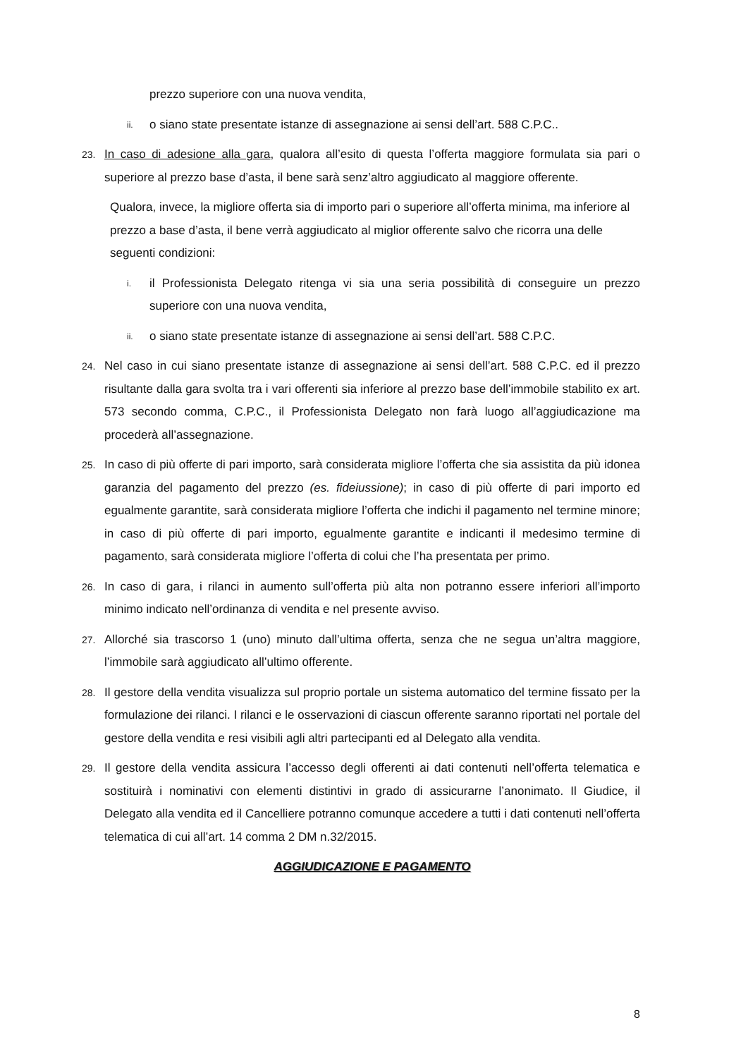prezzo superiore con una nuova vendita,
ii.
o siano state presentate istanze di assegnazione ai sensi dell’art. 588 C.P.C..
23.
In caso di adesione alla gara, qualora all’esito di questa l’offerta maggiore formulata sia pari o superiore al prezzo base d’asta, il bene sarà senz’altro aggiudicato al maggiore offerente.
Qualora, invece, la migliore offerta sia di importo pari o superiore all’offerta minima, ma inferiore al prezzo a base d’asta, il bene verrà aggiudicato al miglior offerente salvo che ricorra una delle seguenti condizioni:
i.
il Professionista Delegato ritenga vi sia una seria possibilità di conseguire un prezzo superiore con una nuova vendita,
ii.
o siano state presentate istanze di assegnazione ai sensi dell’art. 588 C.P.C.
24.
Nel caso in cui siano presentate istanze di assegnazione ai sensi dell’art. 588 C.P.C. ed il prezzo risultante dalla gara svolta tra i vari offerenti sia inferiore al prezzo base dell’immobile stabilito ex art. 573 secondo comma, C.P.C., il Professionista Delegato non farà luogo all’aggiudicazione ma procederà all’assegnazione.
25.
In caso di più offerte di pari importo, sarà considerata migliore l’offerta che sia assistita da più idonea garanzia del pagamento del prezzo (es. fideiussione); in caso di più offerte di pari importo ed egualmente garantite, sarà considerata migliore l’offerta che indichi il pagamento nel termine minore; in caso di più offerte di pari importo, egualmente garantite e indicanti il medesimo termine di pagamento, sarà considerata migliore l’offerta di colui che l’ha presentata per primo.
26.
In caso di gara, i rilanci in aumento sull’offerta più alta non potranno essere inferiori all’importo minimo indicato nell’ordinanza di vendita e nel presente avviso.
27.
Allorché sia trascorso 1 (uno) minuto dall’ultima offerta, senza che ne segua un’altra maggiore, l’immobile sarà aggiudicato all’ultimo offerente.
28.
Il gestore della vendita visualizza sul proprio portale un sistema automatico del termine fissato per la formulazione dei rilanci. I rilanci e le osservazioni di ciascun offerente saranno riportati nel portale del gestore della vendita e resi visibili agli altri partecipanti ed al Delegato alla vendita.
29.
Il gestore della vendita assicura l’accesso degli offerenti ai dati contenuti nell’offerta telematica e sostituirà i nominativi con elementi distintivi in grado di assicurarne l’anonimato. Il Giudice, il Delegato alla vendita ed il Cancelliere potranno comunque accedere a tutti i dati contenuti nell’offerta telematica di cui all’art. 14 comma 2 DM n.32/2015.
AGGIUDICAZIONE E PAGAMENTO
8